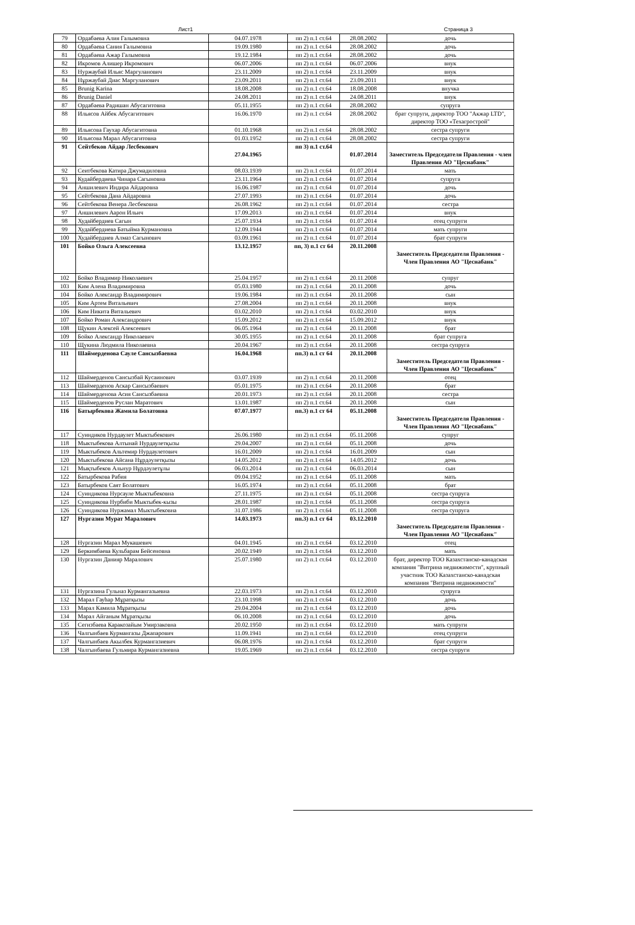Лист1 Страница 3
| 79 | Ордабаева Алия Галымовна | 04.07.1978 | пп 2) п.1 ст.64 | 28.08.2002 | дочь |
| 80 | Ордабаева Сания Галымовна | 19.09.1980 | пп 2) п.1 ст.64 | 28.08.2002 | дочь |
| 81 | Ордабаева Ажар Галымовна | 19.12.1984 | пп 2) п.1 ст.64 | 28.08.2002 | дочь |
| 82 | Икромов Алишер Икромович | 06.07.2006 | пп 2) п.1 ст.64 | 06.07.2006 | внук |
| 83 | Нуржаубай Ильяс Маргуланович | 23.11.2009 | пп 2) п.1 ст.64 | 23.11.2009 | внук |
| 84 | Нұржаубай Диас Маргуланович | 23.09.2011 | пп 2) п.1 ст.64 | 23.09.2011 | внук |
| 85 | Brunig Karina | 18.08.2008 | пп 2) п.1 ст.64 | 18.08.2008 | внучка |
| 86 | Brunig Daniel | 24.08.2011 | пп 2) п.1 ст.64 | 24.08.2011 | внук |
| 87 | Ордабаева Радишан Абусагитовна | 05.11.1955 | пп 2) п.1 ст.64 | 28.08.2002 | супруга |
| 88 | Ильясов Айбек Абусагитович | 16.06.1970 | пп 2) п.1 ст.64 | 28.08.2002 | брат супруги, директор ТОО "Акжар LTD", директор ТОО «Техагрострой" |
| 89 | Ильясова Гаухар Абусагитовна | 01.10.1968 | пп 2) п.1 ст.64 | 28.08.2002 | сестра супруги |
| 90 | Ильясова Марал Абусагитовна | 01.03.1952 | пп 2) п.1 ст.64 | 28.08.2002 | сестра супруги |
| 91 | Сейтбеков Айдар Лесбекович | 27.04.1965 | пп 3) п.1 ст.64 | 01.07.2014 | Заместитель Председателя Правления - член Правления АО "Цеснабанк" |
| 92 | Сеитбекова Катира Джумадиловна | 08.03.1939 | пп 2) п.1 ст.64 | 01.07.2014 | мать |
| 93 | Кудайбердиева Чинара Сагыновна | 23.11.1964 | пп 2) п.1 ст.64 | 01.07.2014 | супруга |
| 94 | Аншилевич Индира Айдаровна | 16.06.1987 | пп 2) п.1 ст.64 | 01.07.2014 | дочь |
| 95 | Сейтбекова Дана Айдаровна | 27.07.1993 | пп 2) п.1 ст.64 | 01.07.2014 | дочь |
| 96 | Сейтбекова Венера Лесбековна | 26.08.1962 | пп 2) п.1 ст.64 | 01.07.2014 | сестра |
| 97 | Аншилевич Аарон Ильич | 17.09.2013 | пп 2) п.1 ст.64 | 01.07.2014 | внук |
| 98 | Худайбердиев Сагын | 25.07.1934 | пп 2) п.1 ст.64 | 01.07.2014 | отец супруги |
| 99 | Худайбердиева Батыйма Курмановна | 12.09.1944 | пп 2) п.1 ст.64 | 01.07.2014 | мать супруги |
| 100 | Худайбердиев Алмаз Сагынович | 03.09.1961 | пп 2) п.1 ст.64 | 01.07.2014 | брат супруги |
| 101 | Бойко Ольга Алексеевна | 13.12.1957 | пп, 3) п.1 ст 64 | 20.11.2008 | Заместитель Председателя Правления - Член Правления АО "Цеснабанк" |
| 102 | Бойко Владимир Николаевич | 25.04.1957 | пп 2) п.1 ст.64 | 20.11.2008 | супруг |
| 103 | Ким Алена Владимировна | 05.03.1980 | пп 2) п.1 ст.64 | 20.11.2008 | дочь |
| 104 | Бойко Александр Владимирович | 19.06.1984 | пп 2) п.1 ст.64 | 20.11.2008 | сын |
| 105 | Ким Артем Витальевич | 27.08.2004 | пп 2) п.1 ст.64 | 20.11.2008 | внук |
| 106 | Ким Никита Витальевич | 03.02.2010 | пп 2) п.1 ст.64 | 03.02.2010 | внук |
| 107 | Бойко Роман Александрович | 15.09.2012 | пп 2) п.1 ст.64 | 15.09.2012 | внук |
| 108 | Щукин Алексей Алексеевич | 06.05.1964 | пп 2) п.1 ст.64 | 20.11.2008 | брат |
| 109 | Бойко Александр Николаевич | 30.05.1955 | пп 2) п.1 ст.64 | 20.11.2008 | брат супруга |
| 110 | Щукина Людмила Николаевна | 20.04.1967 | пп 2) п.1 ст.64 | 20.11.2008 | сестра супруга |
| 111 | Шаймерденова Сауле Сансызбаевна | 16.04.1968 | пп.3) п.1 ст 64 | 20.11.2008 | Заместитель Председателя Правления - Член Правления АО "Цеснабанк" |
| 112 | Шаймерденов Сансызбай Кусаинович | 03.07.1939 | пп 2) п.1 ст.64 | 20.11.2008 | отец |
| 113 | Шаймерденов Аскар Сансызбаевич | 05.01.1975 | пп 2) п.1 ст.64 | 20.11.2008 | брат |
| 114 | Шаймерденова Асия Сансызбаевна | 20.01.1973 | пп 2) п.1 ст.64 | 20.11.2008 | сестра |
| 115 | Шаймерденов Руслан Маратович | 13.01.1987 | пп 2) п.1 ст.64 | 20.11.2008 | сын |
| 116 | Батырбекова Жамила Болатовна | 07.07.1977 | пп.3) п.1 ст 64 | 05.11.2008 | Заместитель Председателя Правления - Член Правления АО "Цеснабанк" |
| 117 | Суиндиков Нурдаулет Мыктыбекович | 26.06.1980 | пп 2) п.1 ст.64 | 05.11.2008 | супруг |
| 118 | Мыктыбекова Алтынай Нурдаулетқызы | 29.04.2007 | пп 2) п.1 ст.64 | 05.11.2008 | дочь |
| 119 | Мыктыбеков Альтемир Нурдаулетович | 16.01.2009 | пп 2) п.1 ст.64 | 16.01.2009 | сын |
| 120 | Мыктыбекова Айсана Нұрдәулетқызы | 14.05.2012 | пп 2) п.1 ст.64 | 14.05.2012 | дочь |
| 121 | Мықтыбеков Альнур Нұрдәулетұлы | 06.03.2014 | пп 2) п.1 ст.64 | 06.03.2014 | сын |
| 122 | Батырбекова Рабия | 09.04.1952 | пп 2) п.1 ст.64 | 05.11.2008 | мать |
| 123 | Батырбеков Саят Болатович | 16.05.1974 | пп 2) п.1 ст.64 | 05.11.2008 | брат |
| 124 | Суиндикова Нурсауле Мыктыбековна | 27.11.1975 | пп 2) п.1 ст.64 | 05.11.2008 | сестра супруга |
| 125 | Суиндикова Нурбиби Мыктыбек-кызы | 28.01.1987 | пп 2) п.1 ст.64 | 05.11.2008 | сестра супруга |
| 126 | Суиндикова Нуржамал Мыктыбековна | 31.07.1986 | пп 2) п.1 ст.64 | 05.11.2008 | сестра супруга |
| 127 | Нургазин Мурат Маралович | 14.03.1973 | пп.3) п.1 ст 64 | 03.12.2010 | Заместитель Председателя Правления - Член Правления АО "Цеснабанк" |
| 128 | Нургазин Марал Мукашевич | 04.01.1945 | пп 2) п.1 ст.64 | 03.12.2010 | отец |
| 129 | Беркимбаева Кульбарам Бейсеновна | 20.02.1949 | пп 2) п.1 ст.64 | 03.12.2010 | мать |
| 130 | Нургазин Данияр Маралович | 25.07.1980 | пп 2) п.1 ст.64 | 03.12.2010 | брат, директор ТОО Казахстанско-канадская компания "Витрина недвижимости", крупный участник ТОО Казахстанско-канадская компания "Витрина недвижимости" |
| 131 | Нургазина Гульназ Курмангазыевна | 22.03.1973 | пп 2) п.1 ст.64 | 03.12.2010 | супруга |
| 132 | Марал Гауhар Мұратқызы | 23.10.1998 | пп 2) п.1 ст.64 | 03.12.2010 | дочь |
| 133 | Марал Камила Мұратқызы | 29.04.2004 | пп 2) п.1 ст.64 | 03.12.2010 | дочь |
| 134 | Марал Айганым Мұратқызы | 06.10.2008 | пп 2) п.1 ст.64 | 03.12.2010 | дочь |
| 135 | Сегизбаева Каракозайым Умирзаковна | 20.02.1950 | пп 2) п.1 ст.64 | 03.12.2010 | мать супруги |
| 136 | Чалгынбаев Курмангазы Джапарович | 11.09.1941 | пп 2) п.1 ст.64 | 03.12.2010 | отец супруги |
| 137 | Чалгынбаев Акылбек Курмангазиевич | 06.08.1976 | пп 2) п.1 ст.64 | 03.12.2010 | брат супруги |
| 138 | Чалгынбаева Гульмира Курмангазиевна | 19.05.1969 | пп 2) п.1 ст.64 | 03.12.2010 | сестра супруги |